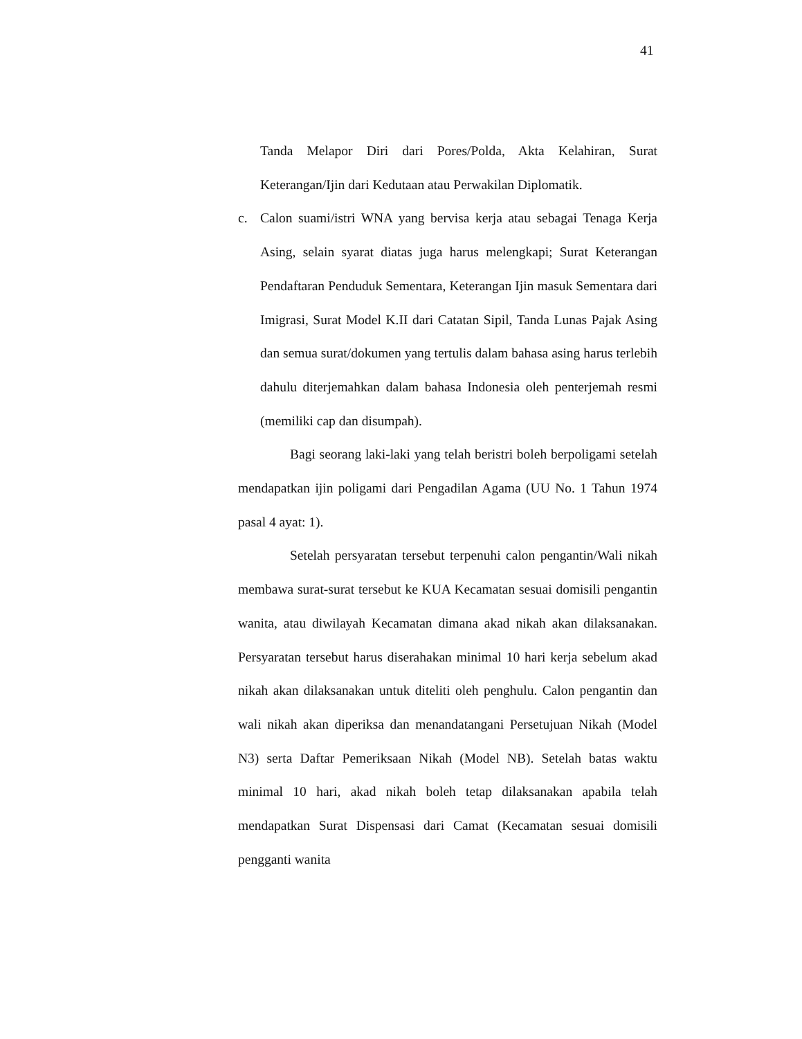41
Tanda Melapor Diri dari Pores/Polda, Akta Kelahiran, Surat Keterangan/Ijin dari Kedutaan atau Perwakilan Diplomatik.
c. Calon suami/istri WNA yang bervisa kerja atau sebagai Tenaga Kerja Asing, selain syarat diatas juga harus melengkapi; Surat Keterangan Pendaftaran Penduduk Sementara, Keterangan Ijin masuk Sementara dari Imigrasi, Surat Model K.II dari Catatan Sipil, Tanda Lunas Pajak Asing dan semua surat/dokumen yang tertulis dalam bahasa asing harus terlebih dahulu diterjemahkan dalam bahasa Indonesia oleh penterjemah resmi (memiliki cap dan disumpah).
Bagi seorang laki-laki yang telah beristri boleh berpoligami setelah mendapatkan ijin poligami dari Pengadilan Agama (UU No. 1 Tahun 1974 pasal 4 ayat: 1).
Setelah persyaratan tersebut terpenuhi calon pengantin/Wali nikah membawa surat-surat tersebut ke KUA Kecamatan sesuai domisili pengantin wanita, atau diwilayah Kecamatan dimana akad nikah akan dilaksanakan. Persyaratan tersebut harus diserahakan minimal 10 hari kerja sebelum akad nikah akan dilaksanakan untuk diteliti oleh penghulu. Calon pengantin dan wali nikah akan diperiksa dan menandatangani Persetujuan Nikah (Model N3) serta Daftar Pemeriksaan Nikah (Model NB). Setelah batas waktu minimal 10 hari, akad nikah boleh tetap dilaksanakan apabila telah mendapatkan Surat Dispensasi dari Camat (Kecamatan sesuai domisili pengganti wanita